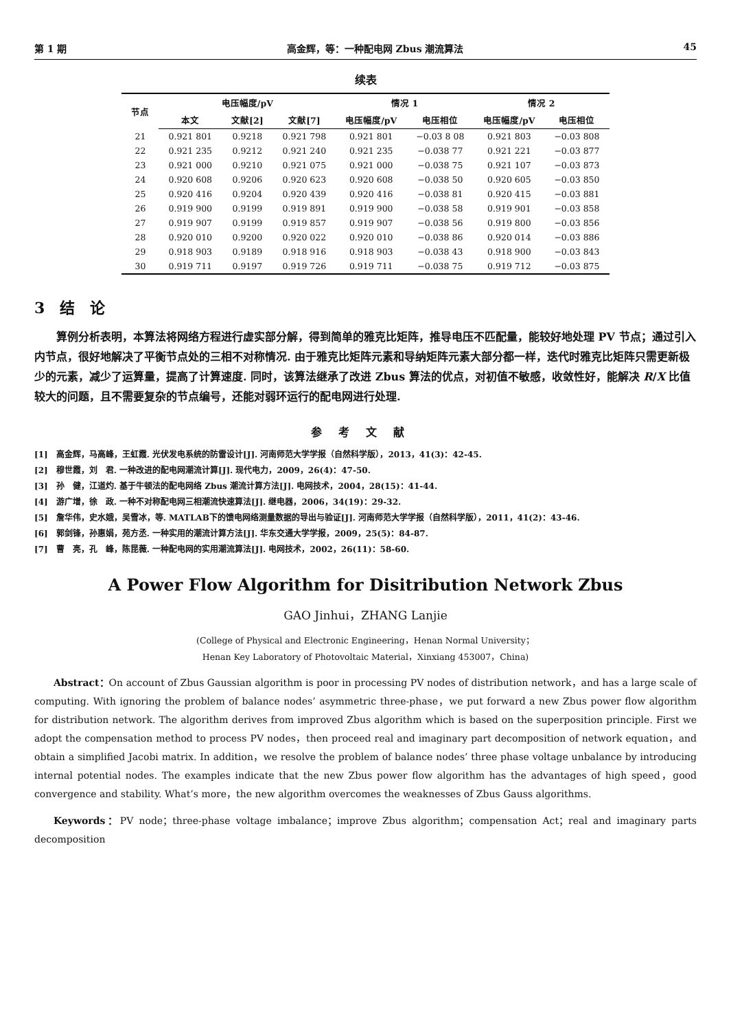第 1 期 高金辉，等：一种配电网 Zbus 潮流算法 45
续表
| 节点 | 电压幅度/pV | | | 情况 1 | | 情况 2 | |
| --- | --- | --- | --- | --- | --- | --- | --- |
| | 本文 | 文献[2] | 文献[7] | 电压幅度/pV | 电压相位 | 电压幅度/pV | 电压相位 |
| 21 | 0.921 801 | 0.9218 | 0.921 798 | 0.921 801 | −0.03 8 08 | 0.921 803 | −0.03 808 |
| 22 | 0.921 235 | 0.9212 | 0.921 240 | 0.921 235 | −0.038 77 | 0.921 221 | −0.03 877 |
| 23 | 0.921 000 | 0.9210 | 0.921 075 | 0.921 000 | −0.038 75 | 0.921 107 | −0.03 873 |
| 24 | 0.920 608 | 0.9206 | 0.920 623 | 0.920 608 | −0.038 50 | 0.920 605 | −0.03 850 |
| 25 | 0.920 416 | 0.9204 | 0.920 439 | 0.920 416 | −0.038 81 | 0.920 415 | −0.03 881 |
| 26 | 0.919 900 | 0.9199 | 0.919 891 | 0.919 900 | −0.038 58 | 0.919 901 | −0.03 858 |
| 27 | 0.919 907 | 0.9199 | 0.919 857 | 0.919 907 | −0.038 56 | 0.919 800 | −0.03 856 |
| 28 | 0.920 010 | 0.9200 | 0.920 022 | 0.920 010 | −0.038 86 | 0.920 014 | −0.03 886 |
| 29 | 0.918 903 | 0.9189 | 0.918 916 | 0.918 903 | −0.038 43 | 0.918 900 | −0.03 843 |
| 30 | 0.919 711 | 0.9197 | 0.919 726 | 0.919 711 | −0.038 75 | 0.919 712 | −0.03 875 |
3　结　论
算例分析表明，本算法将网络方程进行虚实部分解，得到简单的雅克比矩阵，推导电压不匹配量，能较好地处理 PV 节点；通过引入内节点，很好地解决了平衡节点处的三相不对称情况. 由于雅克比矩阵元素和导纳矩阵元素大部分都一样，迭代时雅克比矩阵只需更新极少的元素，减少了运算量，提高了计算速度. 同时，该算法继承了改进 Zbus 算法的优点，对初值不敏感，收敛性好，能解决 R/X 比值较大的问题，且不需要复杂的节点编号，还能对弱环运行的配电网进行处理.
参考文献
[1]　高金辉，马高峰，王虹霞. 光伏发电系统的防雷设计[J]. 河南师范大学学报（自然科学版），2013，41(3)：42-45.
[2]　穆世霞，刘　君. 一种改进的配电网潮流计算[J]. 现代电力，2009，26(4)：47-50.
[3]　孙　健，江道灼. 基于牛顿法的配电网络 Zbus 潮流计算方法[J]. 电网技术，2004，28(15)：41-44.
[4]　游广增，徐　政. 一种不对称配电网三相潮流快速算法[J]. 继电器，2006，34(19)：29-32.
[5]　詹华伟，史水娥，吴雪冰，等. MATLAB下的馈电网络测量数据的导出与验证[J]. 河南师范大学学报（自然科学版），2011，41(2)：43-46.
[6]　郭剑锋，孙惠娟，苑方丞. 一种实用的潮流计算方法[J]. 华东交通大学学报，2009，25(5)：84-87.
[7]　曹　亮，孔　峰，陈昆薇. 一种配电网的实用潮流算法[J]. 电网技术，2002，26(11)：58-60.
A Power Flow Algorithm for Disitribution Network Zbus
GAO Jinhui，ZHANG Lanjie
(College of Physical and Electronic Engineering，Henan Normal University；
Henan Key Laboratory of Photovoltaic Material，Xinxiang 453007，China)
Abstract：On account of Zbus Gaussian algorithm is poor in processing PV nodes of distribution network，and has a large scale of computing. With ignoring the problem of balance nodes’ asymmetric three-phase，we put forward a new Zbus power flow algorithm for distribution network. The algorithm derives from improved Zbus algorithm which is based on the superposition principle. First we adopt the compensation method to process PV nodes，then proceed real and imaginary part decomposition of network equation，and obtain a simplified Jacobi matrix. In addition，we resolve the problem of balance nodes’ three phase voltage unbalance by introducing internal potential nodes. The examples indicate that the new Zbus power flow algorithm has the advantages of high speed，good convergence and stability. What’s more，the new algorithm overcomes the weaknesses of Zbus Gauss algorithms.
Keywords：PV node；three-phase voltage imbalance；improve Zbus algorithm；compensation Act；real and imaginary parts decomposition